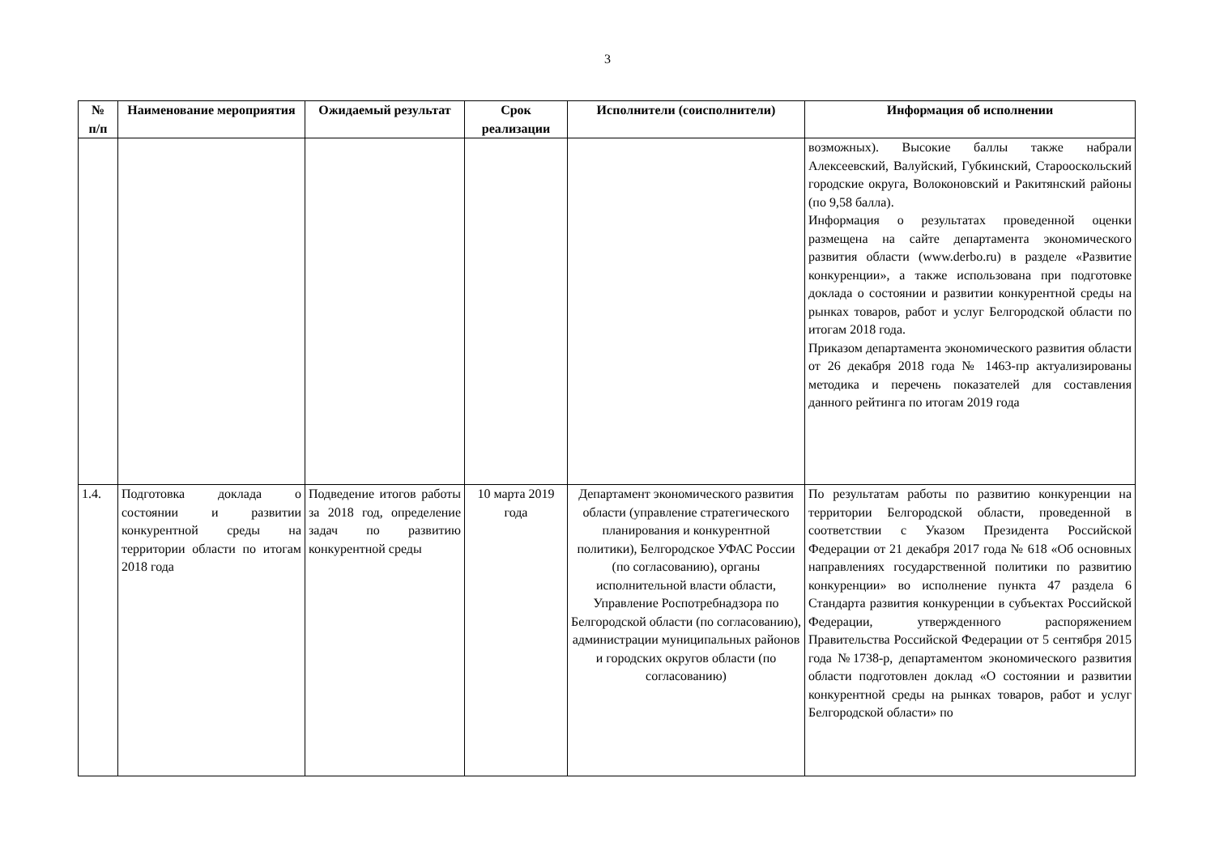3
| № п/п | Наименование мероприятия | Ожидаемый результат | Срок реализации | Исполнители (соисполнители) | Информация об исполнении |
| --- | --- | --- | --- | --- | --- |
| | | | | | возможных). Высокие баллы также набрали Алексеевский, Валуйский, Губкинский, Старооскольский городские округа, Волоконовский и Ракитянский районы (по 9,58 балла). Информация о результатах проведенной оценки размещена на сайте департамента экономического развития области (www.derbo.ru) в разделе «Развитие конкуренции», а также использована при подготовке доклада о состоянии и развитии конкурентной среды на рынках товаров, работ и услуг Белгородской области по итогам 2018 года. Приказом департамента экономического развития области от 26 декабря 2018 года № 1463-пр актуализированы методика и перечень показателей для составления данного рейтинга по итогам 2019 года |
| 1.4. | Подготовка доклада о состоянии и развитии конкурентной среды на территории области по итогам 2018 года | Подведение итогов работы за 2018 год, определение задач по развитию конкурентной среды | 10 марта 2019 года | Департамент экономического развития области (управление стратегического планирования и конкурентной политики), Белгородское УФАС России (по согласованию), органы исполнительной власти области, Управление Роспотребнадзора по Белгородской области (по согласованию), администрации муниципальных районов и городских округов области (по согласованию) | По результатам работы по развитию конкуренции на территории Белгородской области, проведенной в соответствии с Указом Президента Российской Федерации от 21 декабря 2017 года № 618 «Об основных направлениях государственной политики по развитию конкуренции» во исполнение пункта 47 раздела 6 Стандарта развития конкуренции в субъектах Российской Федерации, утвержденного распоряжением Правительства Российской Федерации от 5 сентября 2015 года №1738-р, департаментом экономического развития области подготовлен доклад «О состоянии и развитии конкурентной среды на рынках товаров, работ и услуг Белгородской области» по |